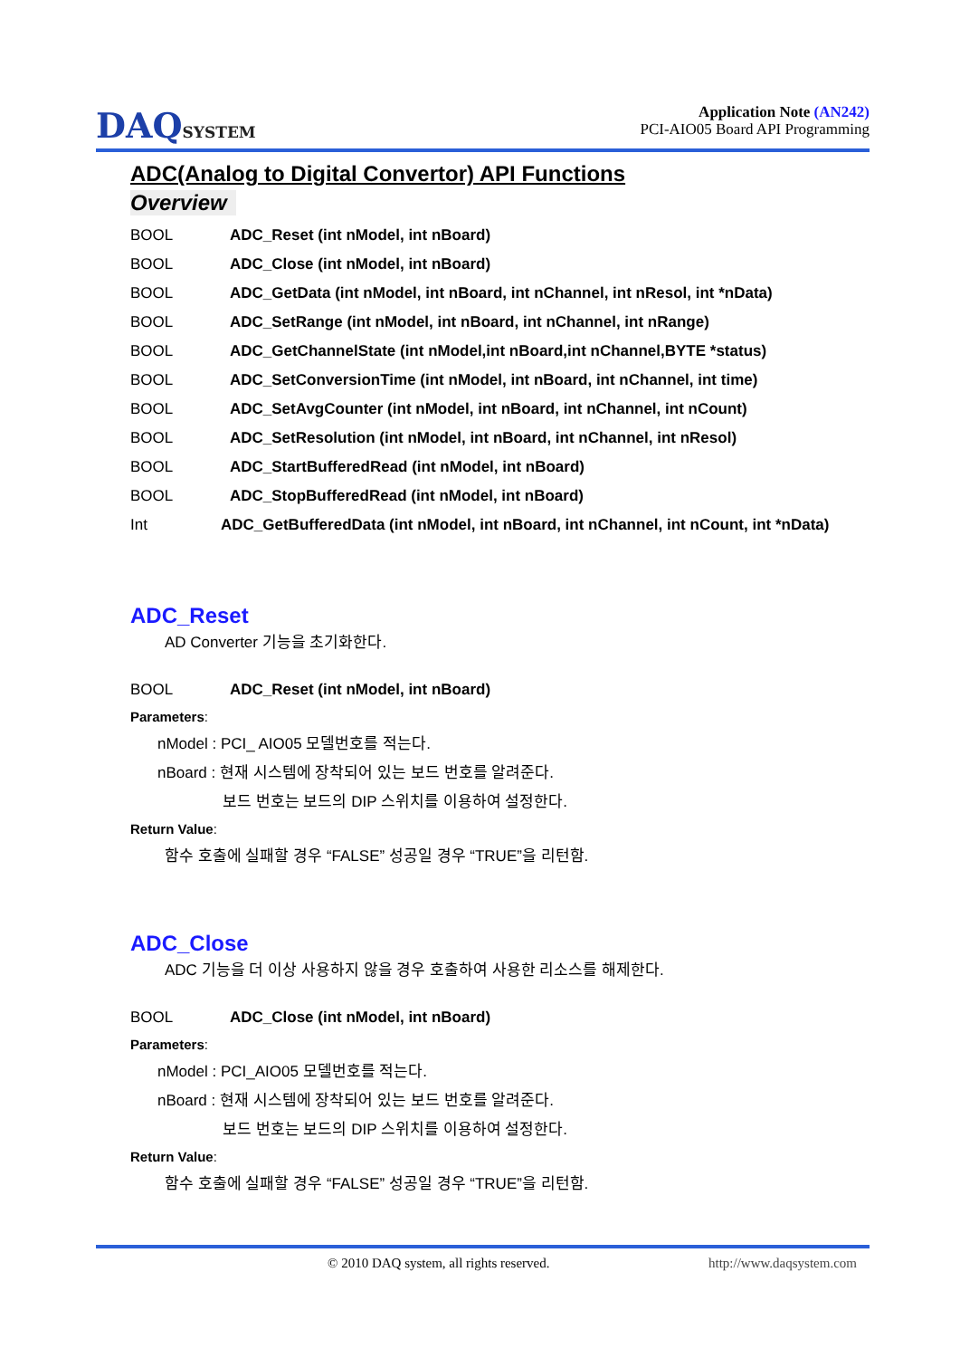DAQSYSTEM
Application Note (AN242)
PCI-AIO05 Board API Programming
ADC(Analog to Digital Convertor) API Functions
Overview
BOOL ADC_Reset (int nModel, int nBoard)
BOOL ADC_Close (int nModel, int nBoard)
BOOL ADC_GetData (int nModel, int nBoard, int nChannel, int nResol, int *nData)
BOOL ADC_SetRange (int nModel, int nBoard, int nChannel, int nRange)
BOOL ADC_GetChannelState (int nModel,int nBoard,int nChannel,BYTE *status)
BOOL ADC_SetConversionTime (int nModel, int nBoard, int nChannel, int time)
BOOL ADC_SetAvgCounter (int nModel, int nBoard, int nChannel, int nCount)
BOOL ADC_SetResolution (int nModel, int nBoard, int nChannel, int nResol)
BOOL ADC_StartBufferedRead (int nModel, int nBoard)
BOOL ADC_StopBufferedRead (int nModel, int nBoard)
Int ADC_GetBufferedData (int nModel, int nBoard, int nChannel, int nCount, int *nData)
ADC_Reset
AD Converter 기능을 초기화한다.
BOOL ADC_Reset (int nModel, int nBoard)
Parameters:
nModel : PCI_ AIO05 모델번호를 적는다.
nBoard : 현재 시스템에 장착되어 있는 보드 번호를 알려준다.
보드 번호는 보드의 DIP 스위치를 이용하여 설정한다.
Return Value:
함수 호출에 실패할 경우 “FALSE” 성공일 경우 “TRUE”을 리턴함.
ADC_Close
ADC 기능을 더 이상 사용하지 않을 경우 호출하여 사용한 리소스를 해제한다.
BOOL ADC_Close (int nModel, int nBoard)
Parameters:
nModel : PCI_AIO05 모델번호를 적는다.
nBoard : 현재 시스템에 장착되어 있는 보드 번호를 알려준다.
보드 번호는 보드의 DIP 스위치를 이용하여 설정한다.
Return Value:
함수 호출에 실패할 경우 “FALSE” 성공일 경우 “TRUE”을 리턴함.
© 2010 DAQ system, all rights reserved. http://www.daqsystem.com